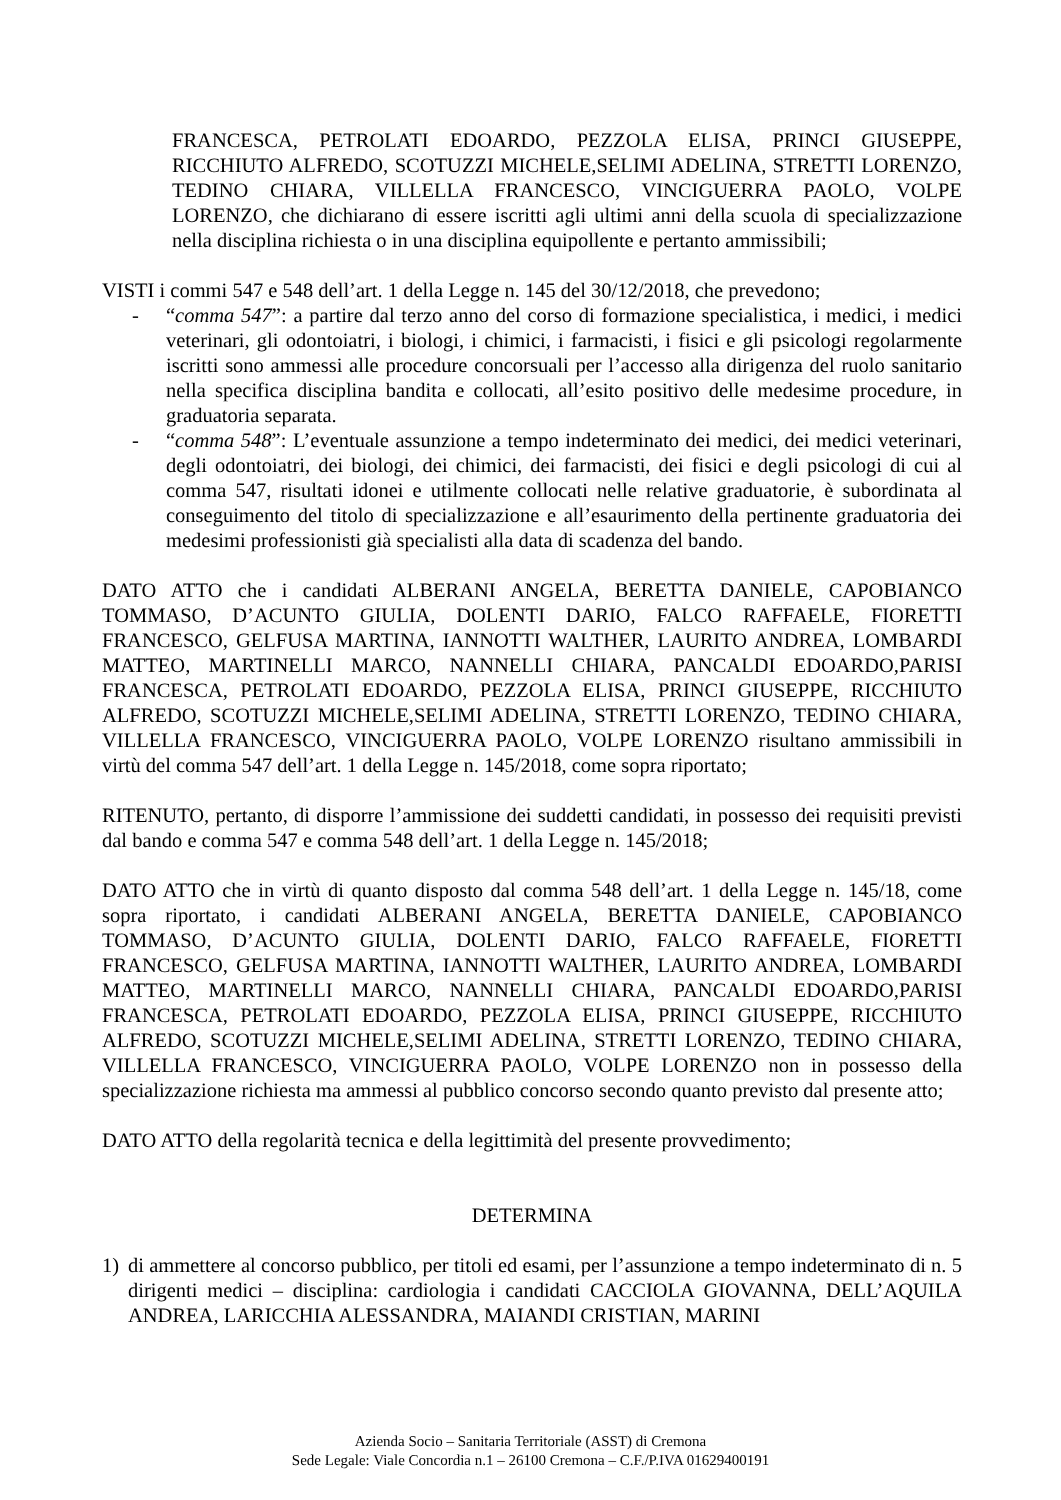FRANCESCA, PETROLATI EDOARDO, PEZZOLA ELISA, PRINCI GIUSEPPE, RICCHIUTO ALFREDO, SCOTUZZI MICHELE,SELIMI ADELINA, STRETTI LORENZO, TEDINO CHIARA, VILLELLA FRANCESCO, VINCIGUERRA PAOLO, VOLPE LORENZO, che dichiarano di essere iscritti agli ultimi anni della scuola di specializzazione nella disciplina richiesta o in una disciplina equipollente e pertanto ammissibili;
VISTI i commi 547 e 548 dell’art. 1 della Legge n. 145 del 30/12/2018, che prevedono;
- “comma 547”: a partire dal terzo anno del corso di formazione specialistica, i medici, i medici veterinari, gli odontoiatri, i biologi, i chimici, i farmacisti, i fisici e gli psicologi regolarmente iscritti sono ammessi alle procedure concorsuali per l’accesso alla dirigenza del ruolo sanitario nella specifica disciplina bandita e collocati, all’esito positivo delle medesime procedure, in graduatoria separata.
- “comma 548”: L’eventuale assunzione a tempo indeterminato dei medici, dei medici veterinari, degli odontoiatri, dei biologi, dei chimici, dei farmacisti, dei fisici e degli psicologi di cui al comma 547, risultati idonei e utilmente collocati nelle relative graduatorie, è subordinata al conseguimento del titolo di specializzazione e all’esaurimento della pertinente graduatoria dei medesimi professionisti già specialisti alla data di scadenza del bando.
DATO ATTO che i candidati ALBERANI ANGELA, BERETTA DANIELE, CAPOBIANCO TOMMASO, D’ACUNTO GIULIA, DOLENTI DARIO, FALCO RAFFAELE, FIORETTI FRANCESCO, GELFUSA MARTINA, IANNOTTI WALTHER, LAURITO ANDREA, LOMBARDI MATTEO, MARTINELLI MARCO, NANNELLI CHIARA, PANCALDI EDOARDO,PARISI FRANCESCA, PETROLATI EDOARDO, PEZZOLA ELISA, PRINCI GIUSEPPE, RICCHIUTO ALFREDO, SCOTUZZI MICHELE,SELIMI ADELINA, STRETTI LORENZO, TEDINO CHIARA, VILLELLA FRANCESCO, VINCIGUERRA PAOLO, VOLPE LORENZO risultano ammissibili in virtù del comma 547 dell’art. 1 della Legge n. 145/2018, come sopra riportato;
RITENUTO, pertanto, di disporre l’ammissione dei suddetti candidati, in possesso dei requisiti previsti dal bando e comma 547 e comma 548 dell’art. 1 della Legge n. 145/2018;
DATO ATTO che in virtù di quanto disposto dal comma 548 dell’art. 1 della Legge n. 145/18, come sopra riportato, i candidati ALBERANI ANGELA, BERETTA DANIELE, CAPOBIANCO TOMMASO, D’ACUNTO GIULIA, DOLENTI DARIO, FALCO RAFFAELE, FIORETTI FRANCESCO, GELFUSA MARTINA, IANNOTTI WALTHER, LAURITO ANDREA, LOMBARDI MATTEO, MARTINELLI MARCO, NANNELLI CHIARA, PANCALDI EDOARDO,PARISI FRANCESCA, PETROLATI EDOARDO, PEZZOLA ELISA, PRINCI GIUSEPPE, RICCHIUTO ALFREDO, SCOTUZZI MICHELE,SELIMI ADELINA, STRETTI LORENZO, TEDINO CHIARA, VILLELLA FRANCESCO, VINCIGUERRA PAOLO, VOLPE LORENZO non in possesso della specializzazione richiesta ma ammessi al pubblico concorso secondo quanto previsto dal presente atto;
DATO ATTO della regolarità tecnica e della legittimità del presente provvedimento;
DETERMINA
1) di ammettere al concorso pubblico, per titoli ed esami, per l’assunzione a tempo indeterminato di n. 5 dirigenti medici – disciplina: cardiologia i candidati CACCIOLA GIOVANNA, DELL’AQUILA ANDREA, LARICCHIA ALESSANDRA, MAIANDI CRISTIAN, MARINI
Azienda Socio – Sanitaria Territoriale (ASST) di Cremona
Sede Legale: Viale Concordia n.1 – 26100 Cremona – C.F./P.IVA 01629400191